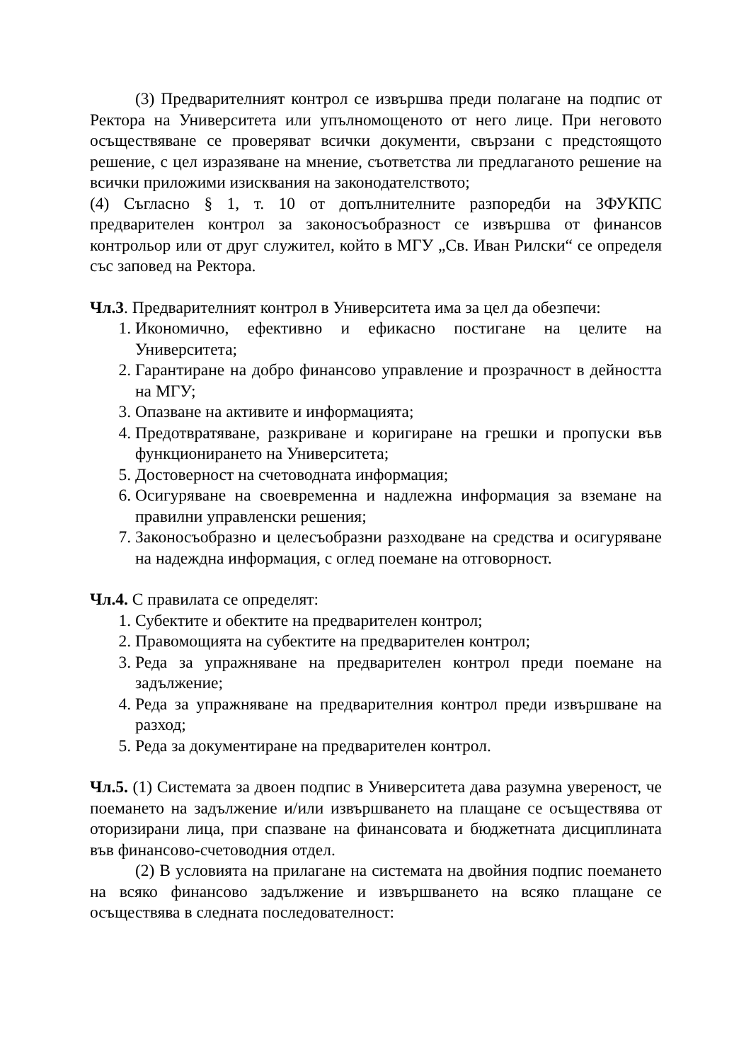(3) Предварителният контрол се извършва преди полагане на подпис от Ректора на Университета или упълномощеното от него лице. При неговото осъществяване се проверяват всички документи, свързани с предстоящото решение, с цел изразяване на мнение, съответства ли предлаганото решение на всички приложими изисквания на законодателството;
(4) Съгласно § 1, т. 10 от допълнителните разпоредби на ЗФУКПС предварителен контрол за законосъобразност се извършва от финансов контрольор или от друг служител, който в МГУ „Св. Иван Рилски“ се определя със заповед на Ректора.
Чл.3. Предварителният контрол в Университета има за цел да обезпечи:
1. Икономично, ефективно и ефикасно постигане на целите на Университета;
2. Гарантиране на добро финансово управление и прозрачност в дейността на МГУ;
3. Опазване на активите и информацията;
4. Предотвратяване, разкриване и коригиране на грешки и пропуски във функционирането на Университета;
5. Достоверност на счетоводната информация;
6. Осигуряване на своевременна и надлежна информация за вземане на правилни управленски решения;
7. Законосъобразно и целесъобразни разходване на средства и осигуряване на надеждна информация, с оглед поемане на отговорност.
Чл.4. С правилата се определят:
1. Субектите и обектите на предварителен контрол;
2. Правомощията на субектите на предварителен контрол;
3. Реда за упражняване на предварителен контрол преди поемане на задължение;
4. Реда за упражняване на предварителния контрол преди извършване на разход;
5. Реда за документиране на предварителен контрол.
Чл.5. (1) Системата за двоен подпис в Университета дава разумна увереност, че поемането на задължение и/или извършването на плащане се осъществява от оторизирани лица, при спазване на финансовата и бюджетната дисциплината във финансово-счетоводния отдел.
(2) В условията на прилагане на системата на двойния подпис поемането на всяко финансово задължение и извършването на всяко плащане се осъществява в следната последователност: